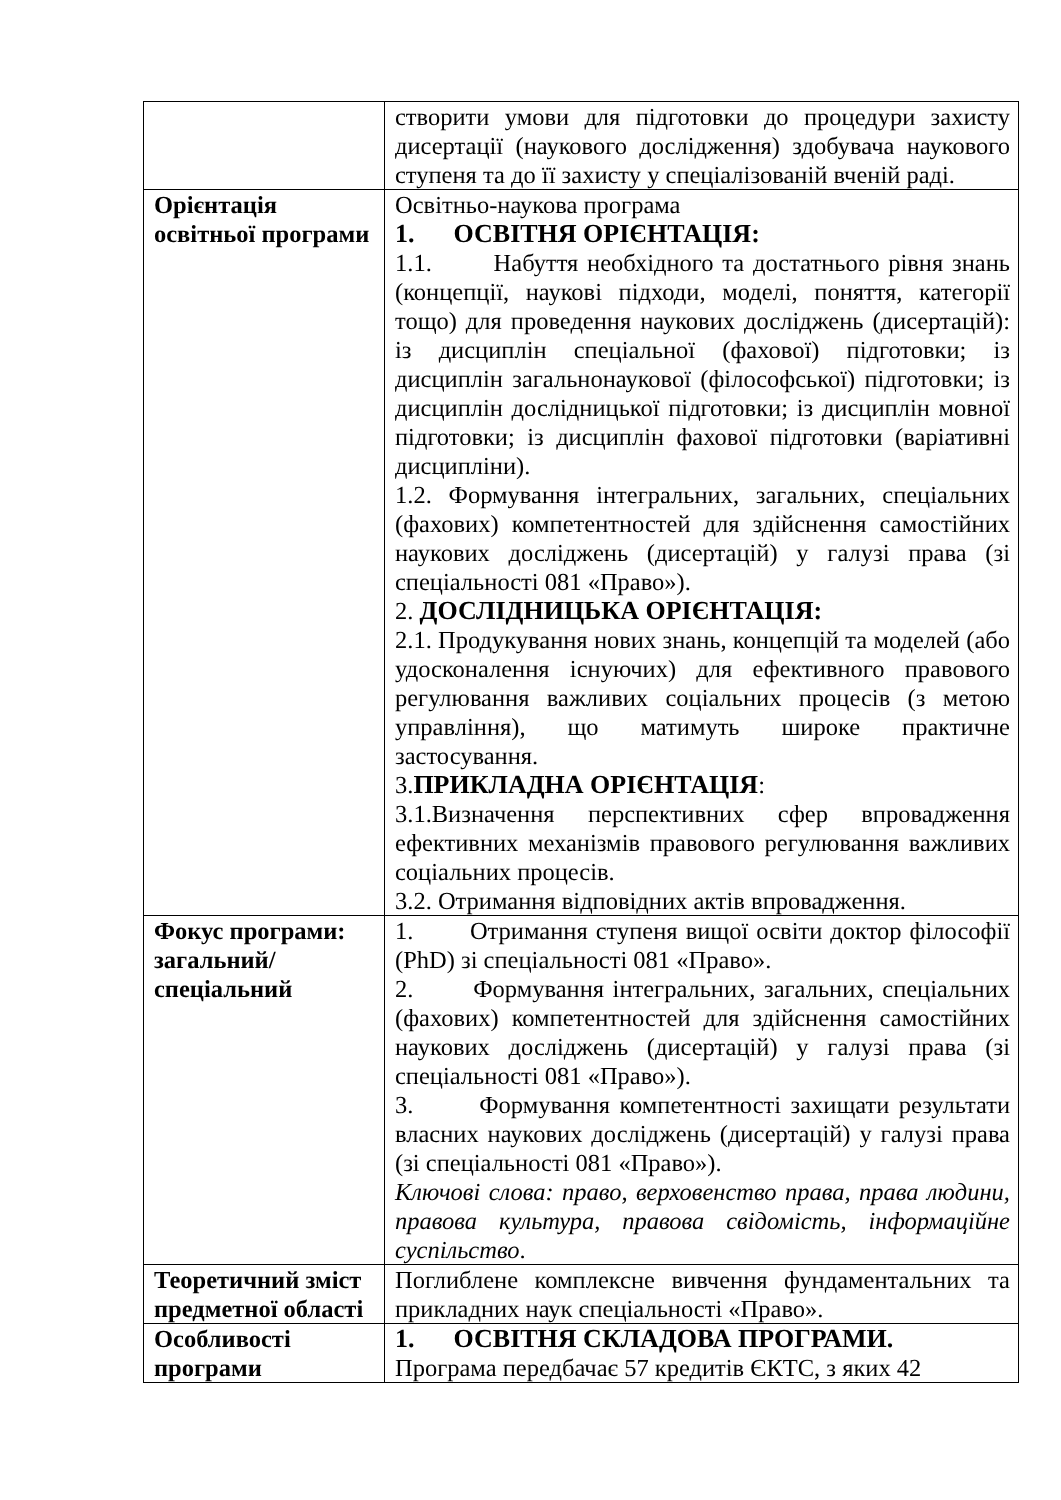| | створити умови для підготовки до процедури захисту дисертації (наукового дослідження) здобувача наукового ступеня та до її захисту у спеціалізованій вченій раді. |
| Орієнтація освітньої програми | Освітньо-наукова програма 1. ОСВІТНЯ ОРІЄНТАЦІЯ: 1.1. Набуття необхідного та достатнього рівня знань (концепції, наукові підходи, моделі, поняття, категорії тощо) для проведення наукових досліджень (дисертацій): із дисциплін спеціальної (фахової) підготовки; із дисциплін загальнонаукової (філософської) підготовки; із дисциплін дослідницької підготовки; із дисциплін мовної підготовки; із дисциплін фахової підготовки (варіативні дисципліни). 1.2. Формування інтегральних, загальних, спеціальних (фахових) компетентностей для здійснення самостійних наукових досліджень (дисертацій) у галузі права (зі спеціальності 081 «Право»). 2. ДОСЛІДНИЦЬКА ОРІЄНТАЦІЯ: 2.1. Продукування нових знань, концепцій та моделей (або удосконалення існуючих) для ефективного правового регулювання важливих соціальних процесів (з метою управління), що матимуть широке практичне застосування. 3. ПРИКЛАДНА ОРІЄНТАЦІЯ : 3.1.Визначення перспективних сфер впровадження ефективних механізмів правового регулювання важливих соціальних процесів. 3.2. Отримання відповідних актів впровадження. |
| Фокус програми: загальний/ спеціальний | 1. Отримання ступеня вищої освіти доктор філософії (PhD) зі спеціальності 081 «Право». 2. Формування інтегральних, загальних, спеціальних (фахових) компетентностей для здійснення самостійних наукових досліджень (дисертацій) у галузі права (зі спеціальності 081 «Право»). 3. Формування компетентності захищати результати власних наукових досліджень (дисертацій) у галузі права (зі спеціальності 081 «Право»). Ключові слова: право, верховенство права, права людини, правова культура, правова свідомість, інформаційне суспільство . |
| Теоретичний зміст предметної області | Поглиблене комплексне вивчення фундаментальних та прикладних наук спеціальності «Право». |
| Особливості програми | 1. ОСВІТНЯ СКЛАДОВА ПРОГРАМИ. Програма передбачає 57 кредитів ЄКТС, з яких 42 |